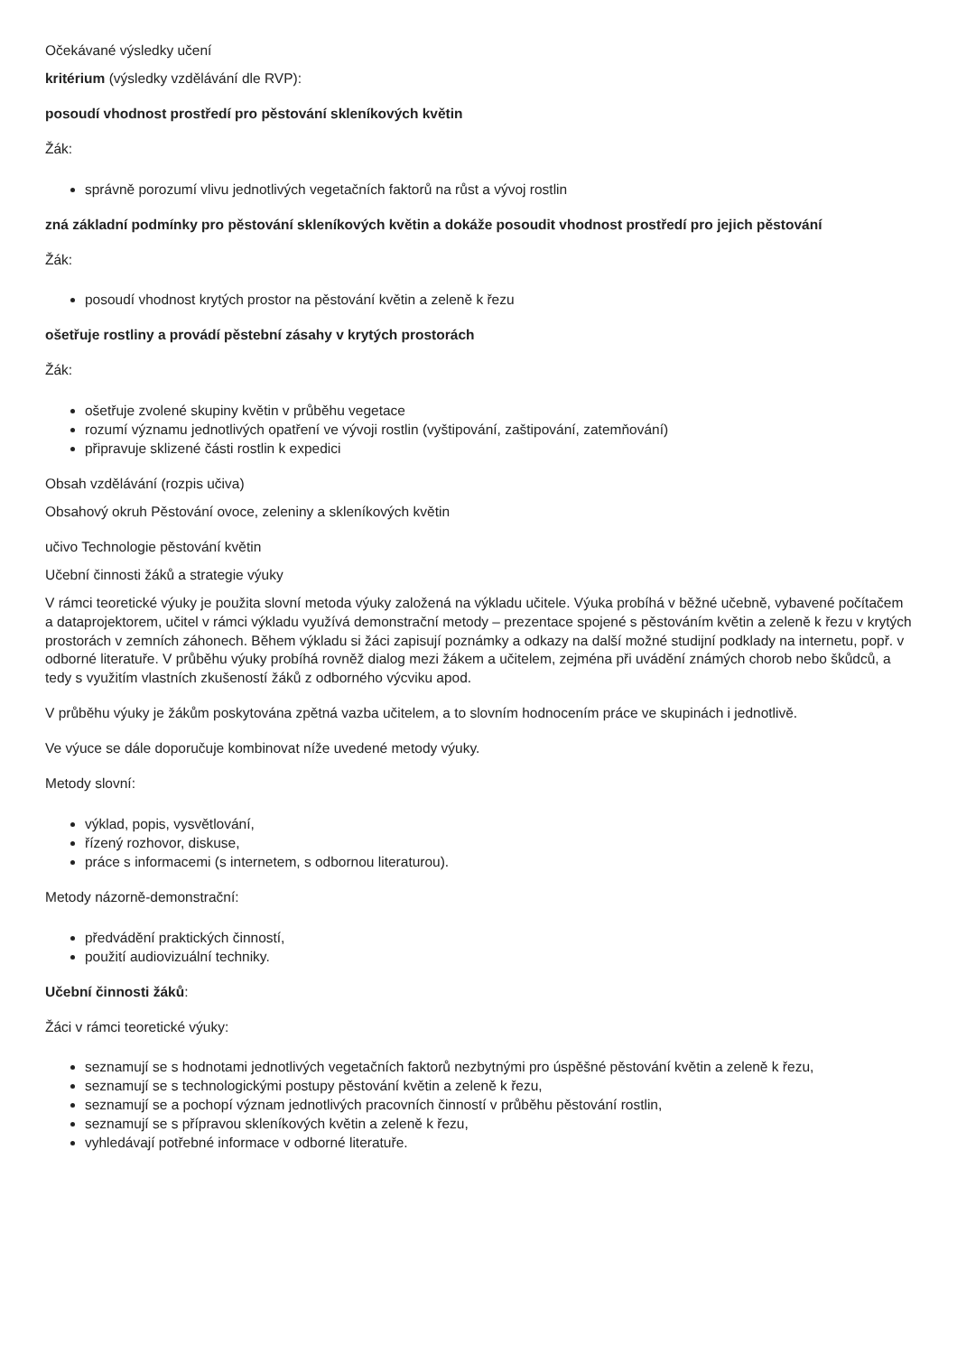Očekávané výsledky učení
kritérium (výsledky vzdělávání dle RVP):
posoudí vhodnost prostředí pro pěstování skleníkových květin
Žák:
správně porozumí vlivu jednotlivých vegetačních faktorů na růst a vývoj rostlin
zná základní podmínky pro pěstování skleníkových květin a dokáže posoudit vhodnost prostředí pro jejich pěstování
Žák:
posoudí vhodnost krytých prostor na pěstování květin a zeleně k řezu
ošetřuje rostliny a provádí pěstební zásahy v krytých prostorách
Žák:
ošetřuje zvolené skupiny květin v průběhu vegetace
rozumí významu jednotlivých opatření ve vývoji rostlin (vyštipování, zaštipování, zatemňování)
připravuje sklizené části rostlin k expedici
Obsah vzdělávání (rozpis učiva)
Obsahový okruh Pěstování ovoce, zeleniny a skleníkových květin
učivo Technologie pěstování květin
Učební činnosti žáků a strategie výuky
V rámci teoretické výuky je použita slovní metoda výuky založená na výkladu učitele. Výuka probíhá v běžné učebně, vybavené počítačem a dataprojektorem, učitel v rámci výkladu využívá demonstrační metody – prezentace spojené s pěstováním květin a zeleně k řezu v krytých prostorách v zemních záhonech. Během výkladu si žáci zapisují poznámky a odkazy na další možné studijní podklady na internetu, popř. v odborné literatuře. V průběhu výuky probíhá rovněž dialog mezi žákem a učitelem, zejména při uvádění známých chorob nebo škůdců, a tedy s využitím vlastních zkušeností žáků z odborného výcviku apod.
V průběhu výuky je žákům poskytována zpětná vazba učitelem, a to slovním hodnocením práce ve skupinách i jednotlivě.
Ve výuce se dále doporučuje kombinovat níže uvedené metody výuky.
Metody slovní:
výklad, popis, vysvětlování,
řízený rozhovor, diskuse,
práce s informacemi (s internetem, s odbornou literaturou).
Metody názorně-demonstrační:
předvádění praktických činností,
použití audiovizuální techniky.
Učební činnosti žáků:
Žáci v rámci teoretické výuky:
seznamují se s hodnotami jednotlivých vegetačních faktorů nezbytnými pro úspěšné pěstování květin a zeleně k řezu,
seznamují se s technologickými postupy pěstování květin a zeleně k řezu,
seznamují se a pochopí význam jednotlivých pracovních činností v průběhu pěstování rostlin,
seznamují se s přípravou skleníkových květin a zeleně k řezu,
vyhledávají potřebné informace v odborné literatuře.